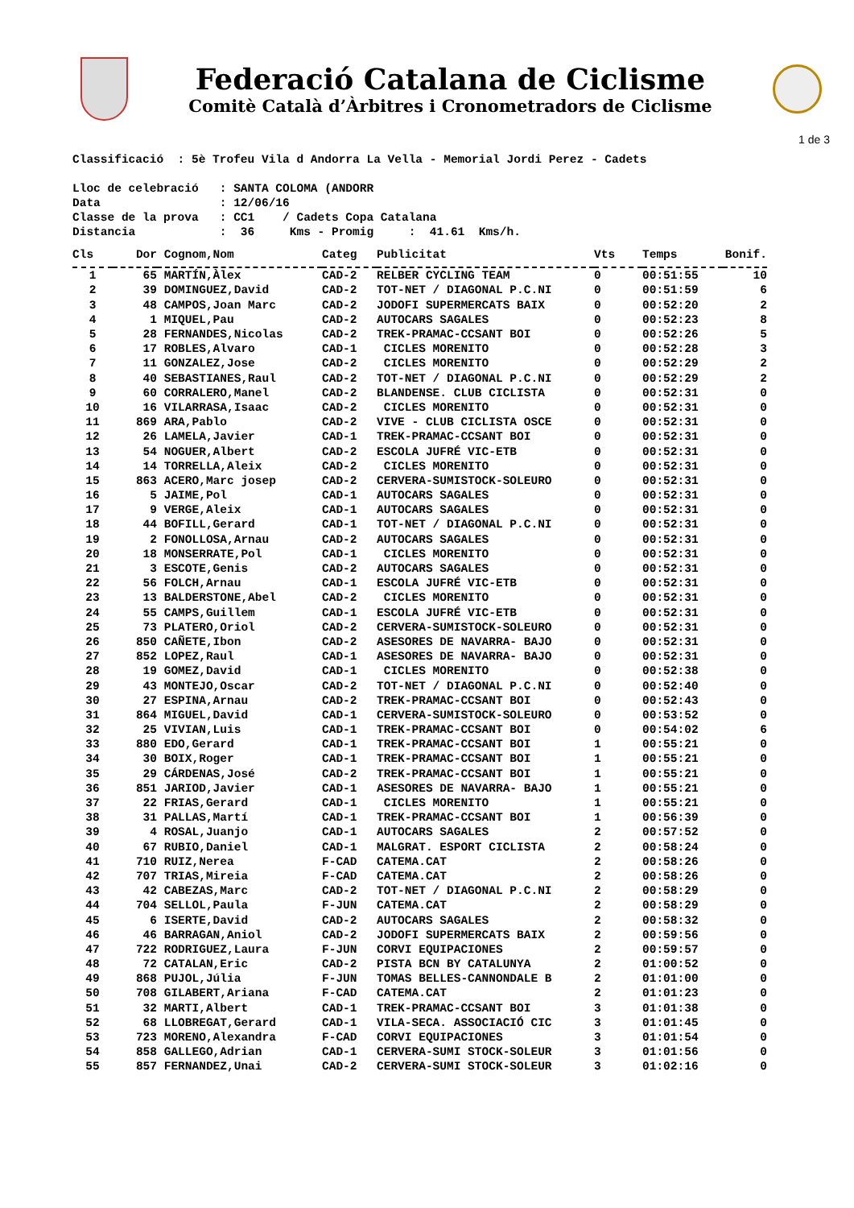Federació Catalana de Ciclisme
Comitè Català d’Àrbitres i Cronometradors de Ciclisme
1 de 3
Classificació : 5è Trofeu Vila d Andorra La Vella - Memorial Jordi Perez - Cadets Lloc de celebració : SANTA COLOMA (ANDORR Data : 12/06/16 Classe de la prova : CC1 / Cadets Copa Catalana Distancia : 36 Kms - Promig : 41.61 Kms/h.
| Cls | Dor | Cognom,Nom | Categ | Publicitat | Vts | Temps | Bonif. |
| --- | --- | --- | --- | --- | --- | --- | --- |
| 1 | 65 | MARTÍN,Àlex | CAD-2 | RELBER CYCLING TEAM | 0 | 00:51:55 | 10 |
| 2 | 39 | DOMINGUEZ,David | CAD-2 | TOT-NET / DIAGONAL P.C.NI | 0 | 00:51:59 | 6 |
| 3 | 48 | CAMPOS,Joan Marc | CAD-2 | JODOFI SUPERMERCATS BAIX | 0 | 00:52:20 | 2 |
| 4 | 1 | MIQUEL,Pau | CAD-2 | AUTOCARS SAGALES | 0 | 00:52:23 | 8 |
| 5 | 28 | FERNANDES,Nicolas | CAD-2 | TREK-PRAMAC-CCSANT BOI | 0 | 00:52:26 | 5 |
| 6 | 17 | ROBLES,Alvaro | CAD-1 | CICLES MORENITO | 0 | 00:52:28 | 3 |
| 7 | 11 | GONZALEZ,Jose | CAD-2 | CICLES MORENITO | 0 | 00:52:29 | 2 |
| 8 | 40 | SEBASTIANES,Raul | CAD-2 | TOT-NET / DIAGONAL P.C.NI | 0 | 00:52:29 | 2 |
| 9 | 60 | CORRALERO,Manel | CAD-2 | BLANDENSE. CLUB CICLISTA | 0 | 00:52:31 | 0 |
| 10 | 16 | VILARRASA,Isaac | CAD-2 | CICLES MORENITO | 0 | 00:52:31 | 0 |
| 11 | 869 | ARA,Pablo | CAD-2 | VIVE - CLUB CICLISTA OSCE | 0 | 00:52:31 | 0 |
| 12 | 26 | LAMELA,Javier | CAD-1 | TREK-PRAMAC-CCSANT BOI | 0 | 00:52:31 | 0 |
| 13 | 54 | NOGUER,Albert | CAD-2 | ESCOLA JUFRÉ VIC-ETB | 0 | 00:52:31 | 0 |
| 14 | 14 | TORRELLA,Aleix | CAD-2 | CICLES MORENITO | 0 | 00:52:31 | 0 |
| 15 | 863 | ACERO,Marc josep | CAD-2 | CERVERA-SUMISTOCK-SOLEURO | 0 | 00:52:31 | 0 |
| 16 | 5 | JAIME,Pol | CAD-1 | AUTOCARS SAGALES | 0 | 00:52:31 | 0 |
| 17 | 9 | VERGE,Aleix | CAD-1 | AUTOCARS SAGALES | 0 | 00:52:31 | 0 |
| 18 | 44 | BOFILL,Gerard | CAD-1 | TOT-NET / DIAGONAL P.C.NI | 0 | 00:52:31 | 0 |
| 19 | 2 | FONOLLOSA,Arnau | CAD-2 | AUTOCARS SAGALES | 0 | 00:52:31 | 0 |
| 20 | 18 | MONSERRATE,Pol | CAD-1 | CICLES MORENITO | 0 | 00:52:31 | 0 |
| 21 | 3 | ESCOTE,Genis | CAD-2 | AUTOCARS SAGALES | 0 | 00:52:31 | 0 |
| 22 | 56 | FOLCH,Arnau | CAD-1 | ESCOLA JUFRÉ VIC-ETB | 0 | 00:52:31 | 0 |
| 23 | 13 | BALDERSTONE,Abel | CAD-2 | CICLES MORENITO | 0 | 00:52:31 | 0 |
| 24 | 55 | CAMPS,Guillem | CAD-1 | ESCOLA JUFRÉ VIC-ETB | 0 | 00:52:31 | 0 |
| 25 | 73 | PLATERO,Oriol | CAD-2 | CERVERA-SUMISTOCK-SOLEURO | 0 | 00:52:31 | 0 |
| 26 | 850 | CAÑETE,Ibon | CAD-2 | ASESORES DE NAVARRA- BAJO | 0 | 00:52:31 | 0 |
| 27 | 852 | LOPEZ,Raul | CAD-1 | ASESORES DE NAVARRA- BAJO | 0 | 00:52:31 | 0 |
| 28 | 19 | GOMEZ,David | CAD-1 | CICLES MORENITO | 0 | 00:52:38 | 0 |
| 29 | 43 | MONTEJO,Oscar | CAD-2 | TOT-NET / DIAGONAL P.C.NI | 0 | 00:52:40 | 0 |
| 30 | 27 | ESPINA,Arnau | CAD-2 | TREK-PRAMAC-CCSANT BOI | 0 | 00:52:43 | 0 |
| 31 | 864 | MIGUEL,David | CAD-1 | CERVERA-SUMISTOCK-SOLEURO | 0 | 00:53:52 | 0 |
| 32 | 25 | VIVIAN,Luis | CAD-1 | TREK-PRAMAC-CCSANT BOI | 0 | 00:54:02 | 6 |
| 33 | 880 | EDO,Gerard | CAD-1 | TREK-PRAMAC-CCSANT BOI | 1 | 00:55:21 | 0 |
| 34 | 30 | BOIX,Roger | CAD-1 | TREK-PRAMAC-CCSANT BOI | 1 | 00:55:21 | 0 |
| 35 | 29 | CÁRDENAS,José | CAD-2 | TREK-PRAMAC-CCSANT BOI | 1 | 00:55:21 | 0 |
| 36 | 851 | JARIOD,Javier | CAD-1 | ASESORES DE NAVARRA- BAJO | 1 | 00:55:21 | 0 |
| 37 | 22 | FRIAS,Gerard | CAD-1 | CICLES MORENITO | 1 | 00:55:21 | 0 |
| 38 | 31 | PALLAS,Martí | CAD-1 | TREK-PRAMAC-CCSANT BOI | 1 | 00:56:39 | 0 |
| 39 | 4 | ROSAL,Juanjo | CAD-1 | AUTOCARS SAGALES | 2 | 00:57:52 | 0 |
| 40 | 67 | RUBIO,Daniel | CAD-1 | MALGRAT. ESPORT CICLISTA | 2 | 00:58:24 | 0 |
| 41 | 710 | RUIZ,Nerea | F-CAD | CATEMA.CAT | 2 | 00:58:26 | 0 |
| 42 | 707 | TRIAS,Mireia | F-CAD | CATEMA.CAT | 2 | 00:58:26 | 0 |
| 43 | 42 | CABEZAS,Marc | CAD-2 | TOT-NET / DIAGONAL P.C.NI | 2 | 00:58:29 | 0 |
| 44 | 704 | SELLOL,Paula | F-JUN | CATEMA.CAT | 2 | 00:58:29 | 0 |
| 45 | 6 | ISERTE,David | CAD-2 | AUTOCARS SAGALES | 2 | 00:58:32 | 0 |
| 46 | 46 | BARRAGAN,Aniol | CAD-2 | JODOFI SUPERMERCATS BAIX | 2 | 00:59:56 | 0 |
| 47 | 722 | RODRIGUEZ,Laura | F-JUN | CORVI EQUIPACIONES | 2 | 00:59:57 | 0 |
| 48 | 72 | CATALAN,Eric | CAD-2 | PISTA BCN BY CATALUNYA | 2 | 01:00:52 | 0 |
| 49 | 868 | PUJOL,Júlia | F-JUN | TOMAS BELLES-CANNONDALE B | 2 | 01:01:00 | 0 |
| 50 | 708 | GILABERT,Ariana | F-CAD | CATEMA.CAT | 2 | 01:01:23 | 0 |
| 51 | 32 | MARTI,Albert | CAD-1 | TREK-PRAMAC-CCSANT BOI | 3 | 01:01:38 | 0 |
| 52 | 68 | LLOBREGAT,Gerard | CAD-1 | VILA-SECA. ASSOCIACIÓ CIC | 3 | 01:01:45 | 0 |
| 53 | 723 | MORENO,Alexandra | F-CAD | CORVI EQUIPACIONES | 3 | 01:01:54 | 0 |
| 54 | 858 | GALLEGO,Adrian | CAD-1 | CERVERA-SUMI STOCK-SOLEUR | 3 | 01:01:56 | 0 |
| 55 | 857 | FERNANDEZ,Unai | CAD-2 | CERVERA-SUMI STOCK-SOLEUR | 3 | 01:02:16 | 0 |